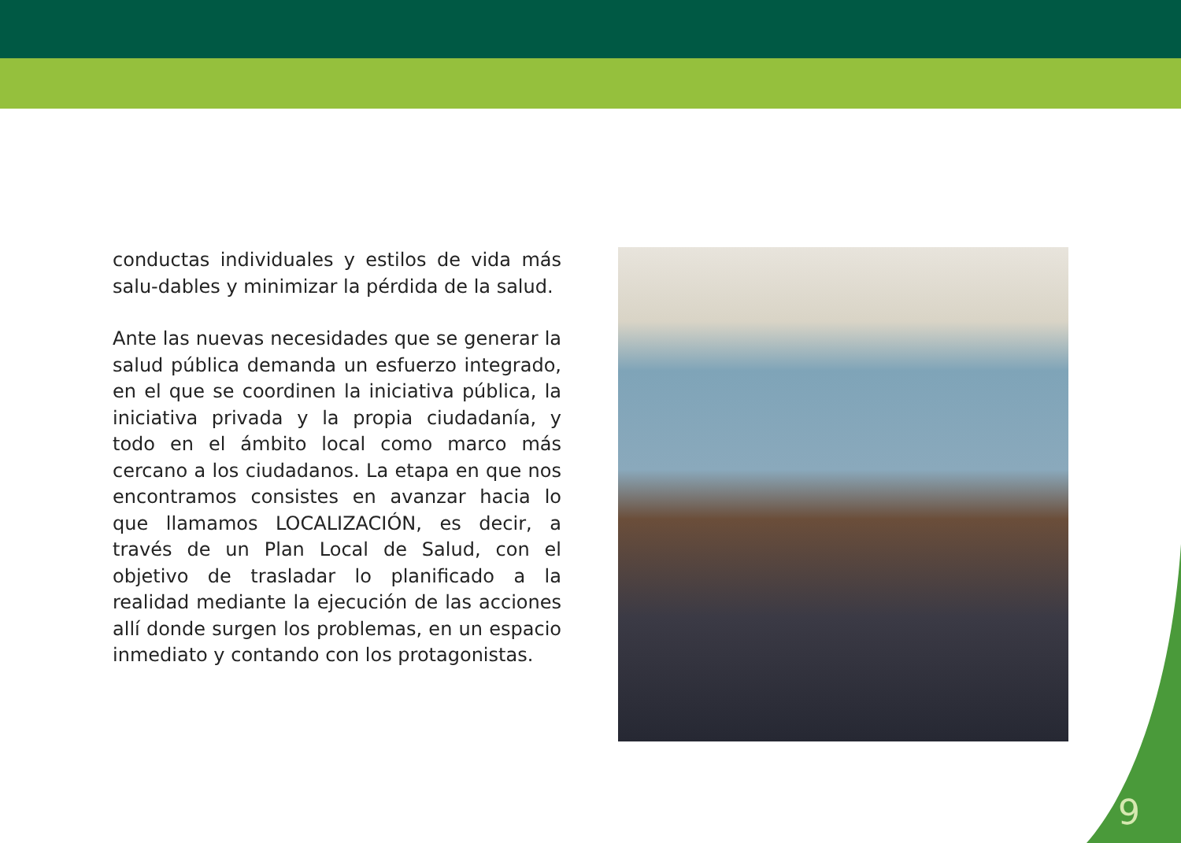conductas individuales y estilos de vida más salu-dables y minimizar la pérdida de la salud.
Ante las nuevas necesidades que se generar la salud pública demanda un esfuerzo integrado, en el que se coordinen la iniciativa pública, la iniciativa privada y la propia ciudadanía, y todo en el ámbito local como marco más cercano a los ciudadanos. La etapa en que nos encontramos consistes en avanzar hacia lo que llamamos LOCALIZACIÓN, es decir, a través de un Plan Local de Salud, con el objetivo de trasladar lo planificado a la realidad mediante la ejecución de las acciones allí donde surgen los problemas, en un espacio inmediato y contando con los protagonistas.
9